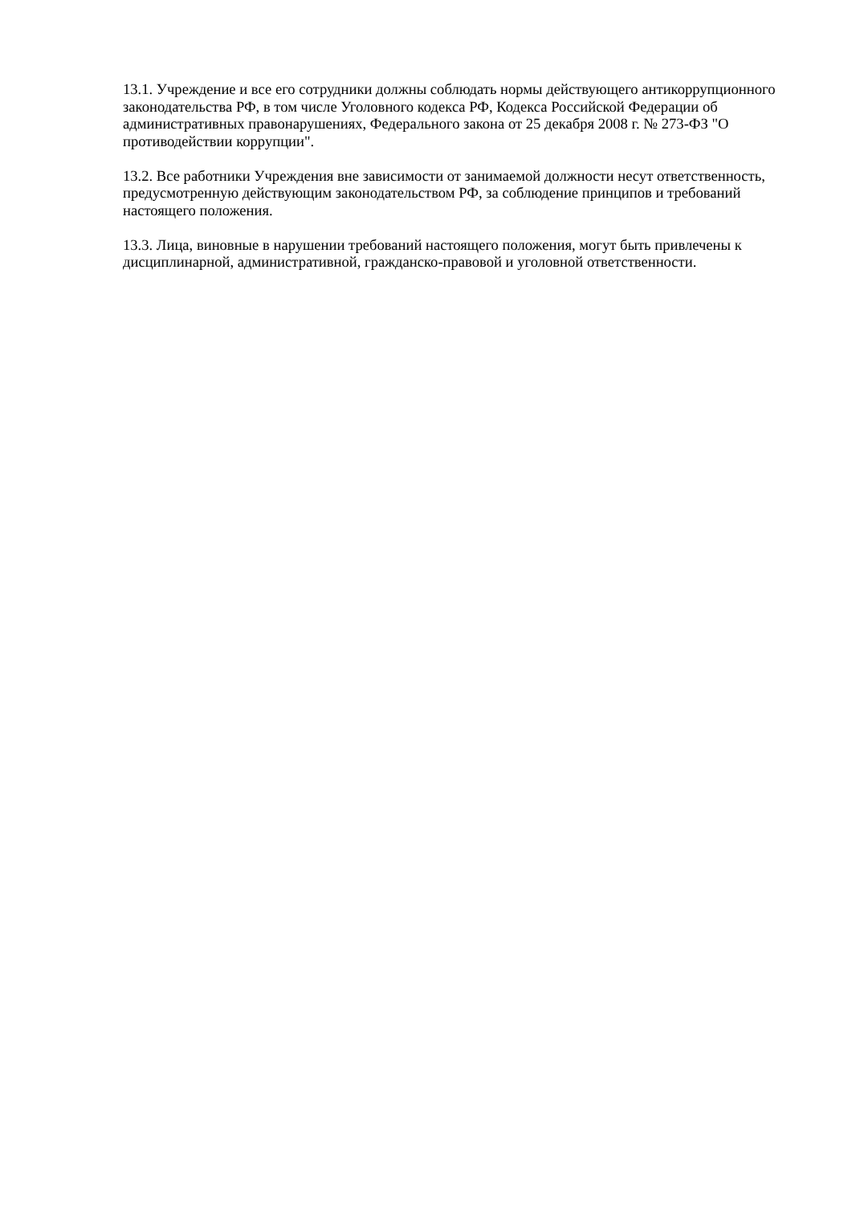13.1. Учреждение и все его сотрудники должны соблюдать нормы действующего антикоррупционного законодательства РФ, в том числе Уголовного кодекса РФ, Кодекса Российской Федерации об административных правонарушениях, Федерального закона от 25 декабря 2008 г. № 273-ФЗ "О противодействии коррупции".
13.2. Все работники Учреждения вне зависимости от занимаемой должности несут ответственность, предусмотренную действующим законодательством РФ, за соблюдение принципов и требований настоящего положения.
13.3. Лица, виновные в нарушении требований настоящего положения, могут быть привлечены к дисциплинарной, административной, гражданско-правовой и уголовной ответственности.